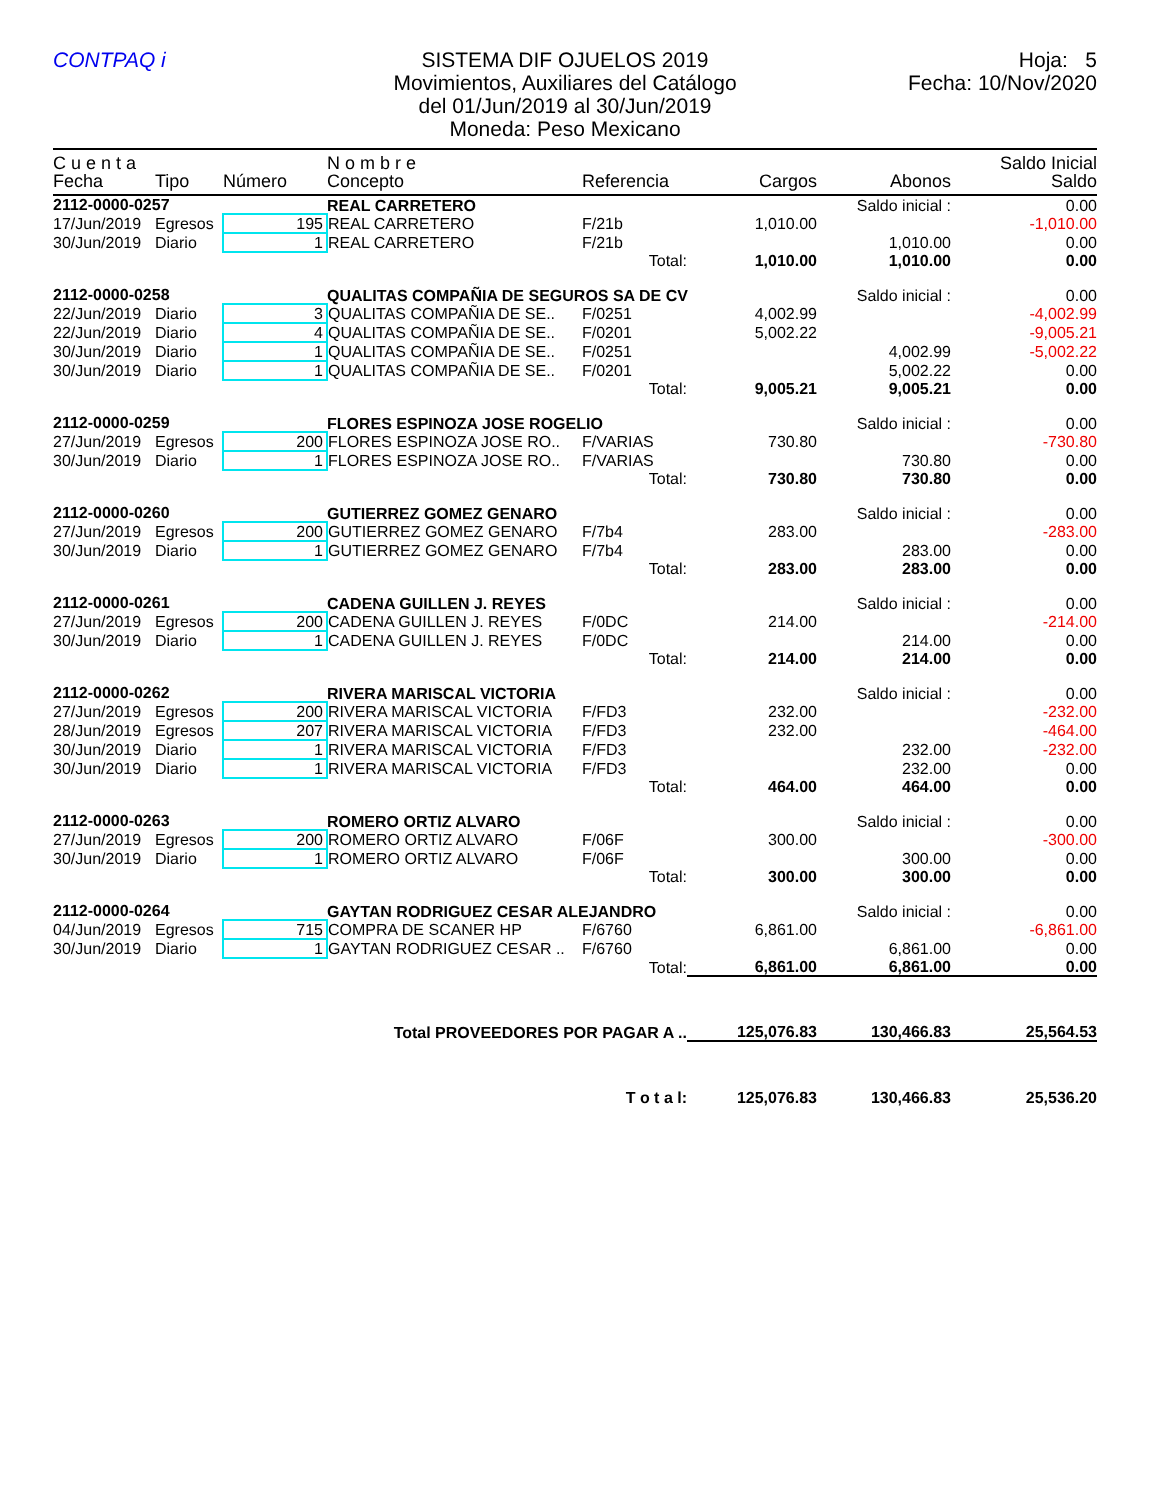CONTPAQ i SISTEMA DIF OJUELOS 2019
Movimientos, Auxiliares del Catálogo
del 01/Jun/2019 al 30/Jun/2019
Moneda: Peso Mexicano
Hoja: 5
Fecha: 10/Nov/2020
| C u e n t a | | | N o m b r e | | | | Saldo Inicial |
| --- | --- | --- | --- | --- | --- | --- | --- |
| Fecha | Tipo | Número | Concepto | Referencia | Cargos | Abonos | Saldo |
| 2112-0000-0257 | | | REAL CARRETERO | | | Saldo inicial : | 0.00 |
| 17/Jun/2019 | Egresos | 195 | REAL CARRETERO | F/21b | 1,010.00 | | -1,010.00 |
| 30/Jun/2019 | Diario | 1 | REAL CARRETERO | F/21b | | 1,010.00 | 0.00 |
| | | | | Total: | 1,010.00 | 1,010.00 | 0.00 |
| 2112-0000-0258 | | | QUALITAS COMPAÑIA DE SEGUROS SA DE CV | | | Saldo inicial : | 0.00 |
| 22/Jun/2019 | Diario | 3 | QUALITAS COMPAÑIA DE SE.. | F/0251 | 4,002.99 | | -4,002.99 |
| 22/Jun/2019 | Diario | 4 | QUALITAS COMPAÑIA DE SE.. | F/0201 | 5,002.22 | | -9,005.21 |
| 30/Jun/2019 | Diario | 1 | QUALITAS COMPAÑIA DE SE.. | F/0251 | | 4,002.99 | -5,002.22 |
| 30/Jun/2019 | Diario | 1 | QUALITAS COMPAÑIA DE SE.. | F/0201 | | 5,002.22 | 0.00 |
| | | | | Total: | 9,005.21 | 9,005.21 | 0.00 |
| 2112-0000-0259 | | | FLORES ESPINOZA JOSE ROGELIO | | | Saldo inicial : | 0.00 |
| 27/Jun/2019 | Egresos | 200 | FLORES ESPINOZA JOSE RO.. | F/VARIAS | 730.80 | | -730.80 |
| 30/Jun/2019 | Diario | 1 | FLORES ESPINOZA JOSE RO.. | F/VARIAS | | 730.80 | 0.00 |
| | | | | Total: | 730.80 | 730.80 | 0.00 |
| 2112-0000-0260 | | | GUTIERREZ GOMEZ GENARO | | | Saldo inicial : | 0.00 |
| 27/Jun/2019 | Egresos | 200 | GUTIERREZ GOMEZ GENARO | F/7b4 | 283.00 | | -283.00 |
| 30/Jun/2019 | Diario | 1 | GUTIERREZ GOMEZ GENARO | F/7b4 | | 283.00 | 0.00 |
| | | | | Total: | 283.00 | 283.00 | 0.00 |
| 2112-0000-0261 | | | CADENA GUILLEN J. REYES | | | Saldo inicial : | 0.00 |
| 27/Jun/2019 | Egresos | 200 | CADENA GUILLEN J. REYES | F/0DC | 214.00 | | -214.00 |
| 30/Jun/2019 | Diario | 1 | CADENA GUILLEN J. REYES | F/0DC | | 214.00 | 0.00 |
| | | | | Total: | 214.00 | 214.00 | 0.00 |
| 2112-0000-0262 | | | RIVERA MARISCAL VICTORIA | | | Saldo inicial : | 0.00 |
| 27/Jun/2019 | Egresos | 200 | RIVERA MARISCAL VICTORIA | F/FD3 | 232.00 | | -232.00 |
| 28/Jun/2019 | Egresos | 207 | RIVERA MARISCAL VICTORIA | F/FD3 | 232.00 | | -464.00 |
| 30/Jun/2019 | Diario | 1 | RIVERA MARISCAL VICTORIA | F/FD3 | | 232.00 | -232.00 |
| 30/Jun/2019 | Diario | 1 | RIVERA MARISCAL VICTORIA | F/FD3 | | 232.00 | 0.00 |
| | | | | Total: | 464.00 | 464.00 | 0.00 |
| 2112-0000-0263 | | | ROMERO ORTIZ ALVARO | | | Saldo inicial : | 0.00 |
| 27/Jun/2019 | Egresos | 200 | ROMERO ORTIZ ALVARO | F/06F | 300.00 | | -300.00 |
| 30/Jun/2019 | Diario | 1 | ROMERO ORTIZ ALVARO | F/06F | | 300.00 | 0.00 |
| | | | | Total: | 300.00 | 300.00 | 0.00 |
| 2112-0000-0264 | | | GAYTAN RODRIGUEZ CESAR ALEJANDRO | | | Saldo inicial : | 0.00 |
| 04/Jun/2019 | Egresos | 715 | COMPRA DE SCANER HP | F/6760 | 6,861.00 | | -6,861.00 |
| 30/Jun/2019 | Diario | 1 | GAYTAN RODRIGUEZ CESAR .. | F/6760 | | 6,861.00 | 0.00 |
| | | | | Total: | 6,861.00 | 6,861.00 | 0.00 |
| Total PROVEEDORES POR PAGAR A .. | | | | | 125,076.83 | 130,466.83 | 25,564.53 |
| T o t a l: | | | | | 125,076.83 | 130,466.83 | 25,536.20 |